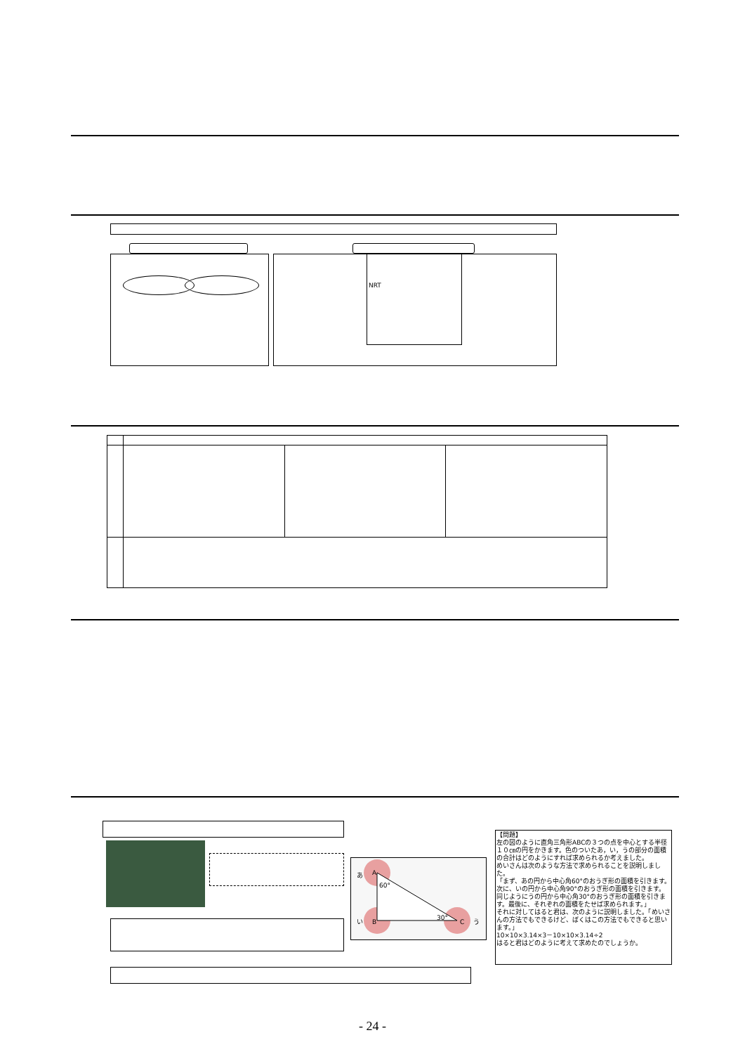NRT
A
B C
60°
30°
あ
い う
【問題】
左の図のように直角三角形ABCの３つの点を中心とする半径１０㎝の円をかきます。色のついたあ，い，うの部分の面積の合計はどのようにすれば求められるか考えました。
めいさんは次のような方法で求められることを説明しました。
「まず、あの円から中心角60°のおうぎ形の面積を引きます。次に、いの円から中心角90°のおうぎ形の面積を引きます。同じようにうの円から中心角30°のおうぎ形の面積を引きます。最後に、それぞれの面積をたせば求められます。」
それに対してはると君は、次のように説明しました。「めいさんの方法でもできるけど、ぼくはこの方法でもできると思います。」
10×10×3.14×3－10×10×3.14÷2
はると君はどのように考えて求めたのでしょうか。
- 24 -